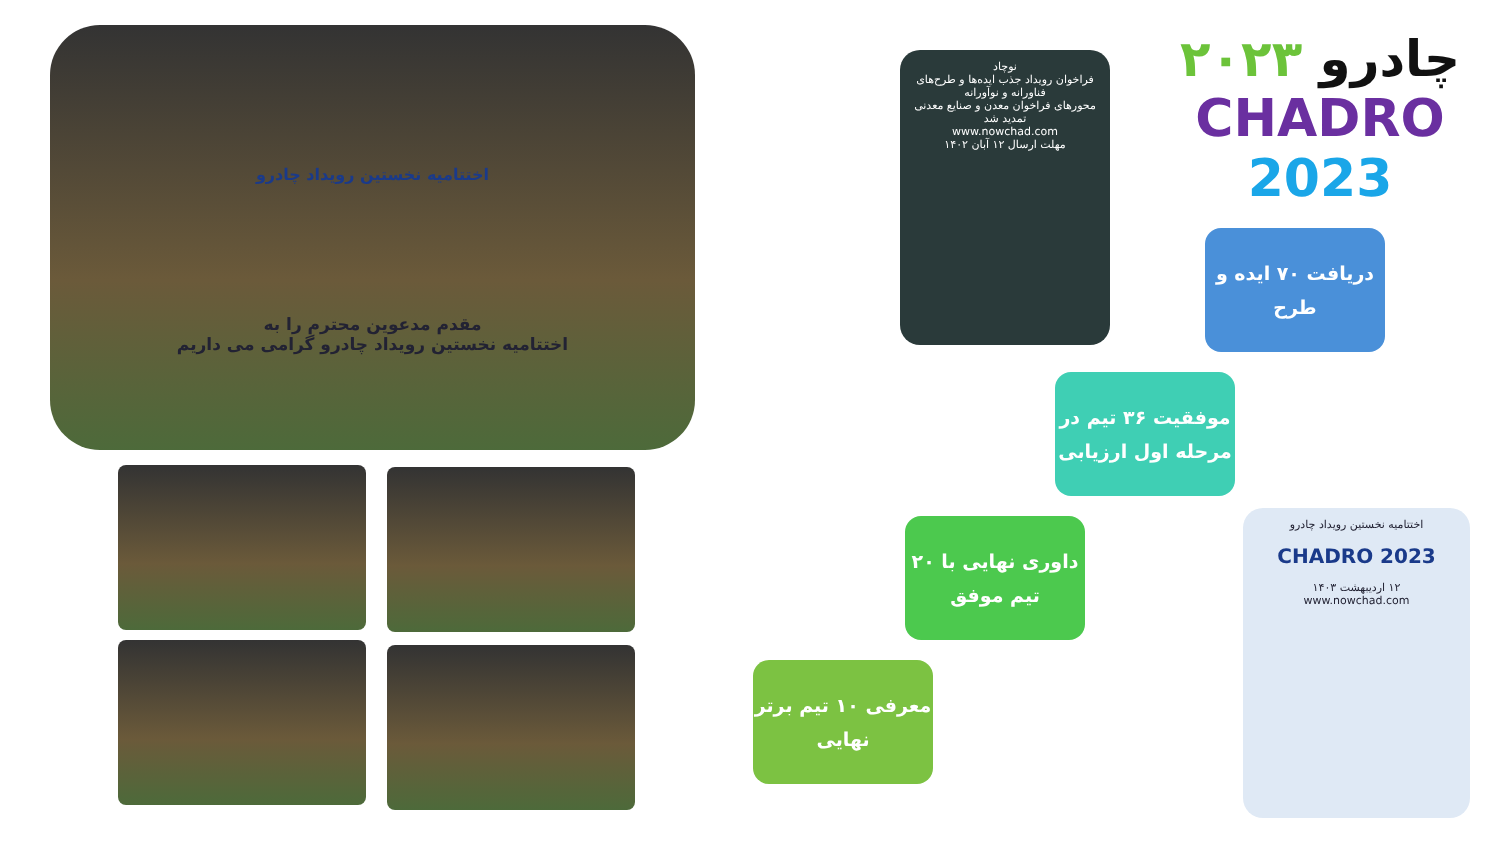اختتامیه نخستین رویداد چادرو
مقدم مدعوین محترم را به
اختتامیه نخستین رویداد چادرو گرامی می داریم
نوچاد
فراخوان رویداد جذب ایده‌ها و طرح‌های فناورانه و نوآورانه
محورهای فراخوان معدن و صنایع معدنی
تمدید شد
www.nowchad.com
مهلت ارسال ۱۲ آبان ۱۴۰۲
۲۰۲۳ چادرو
CHADRO 2023
دریافت ۷۰ ایده و طرح
موفقیت ۳۶ تیم در مرحله اول ارزیابی
داوری نهایی با ۲۰ تیم موفق
معرفی ۱۰ تیم برتر نهایی
اختتامیه نخستین رویداد چادرو
CHADRO 2023
۱۲ اردیبهشت ۱۴۰۳
www.nowchad.com